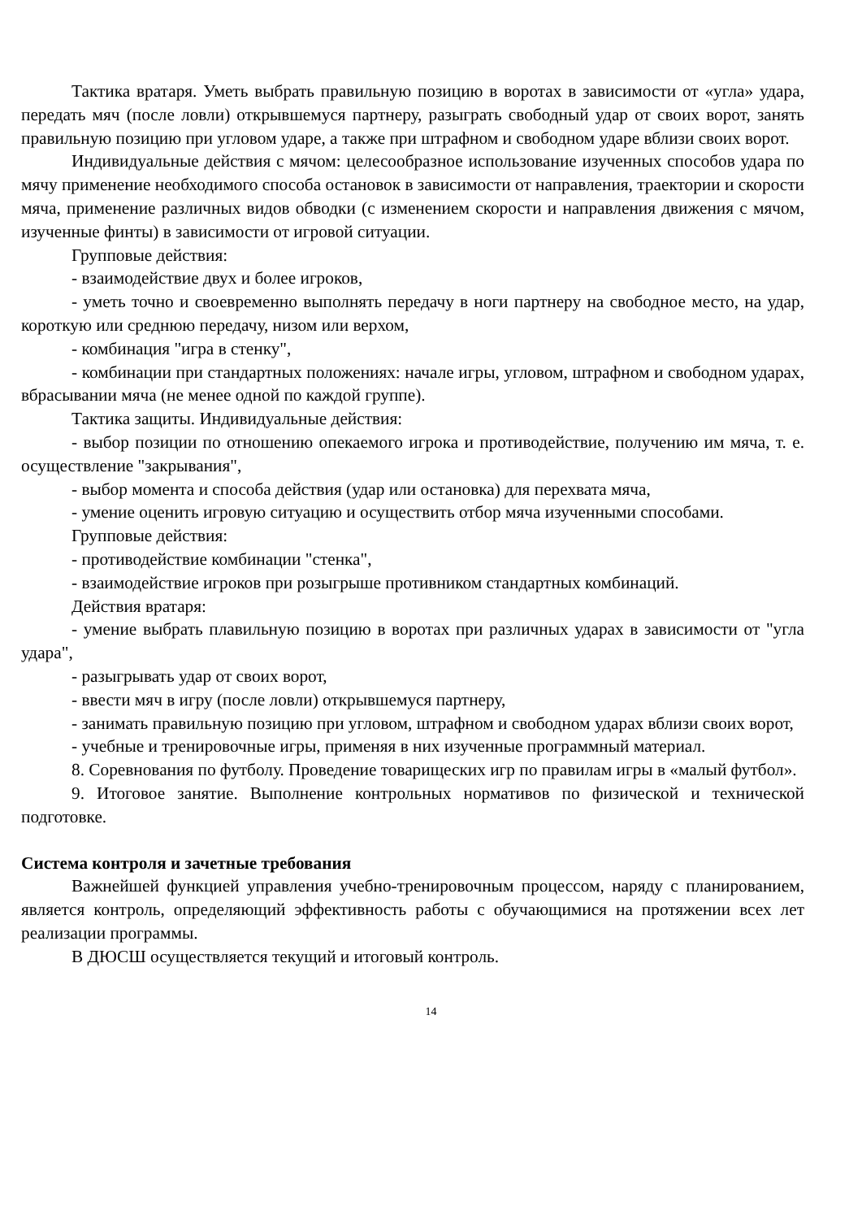Тактика вратаря. Уметь выбрать правильную позицию в воротах в зависимости от «угла» удара, передать мяч (после ловли) открывшемуся партнеру, разыграть свободный удар от своих ворот, занять правильную позицию при угловом ударе, а также при штрафном и свободном ударе вблизи своих ворот.
Индивидуальные действия с мячом: целесообразное использование изученных способов удара по мячу применение необходимого способа остановок в зависимости от направления, траектории и скорости мяча, применение различных видов обводки (с изменением скорости и направления движения с мячом, изученные финты) в зависимости от игровой ситуации.
Групповые действия:
- взаимодействие двух и более игроков,
- уметь точно и своевременно выполнять передачу в ноги партнеру на свободное место, на удар, короткую или среднюю передачу, низом или верхом,
- комбинация "игра в стенку",
- комбинации при стандартных положениях: начале игры, угловом, штрафном и свободном ударах, вбрасывании мяча (не менее одной по каждой группе).
Тактика защиты. Индивидуальные действия:
- выбор позиции по отношению опекаемого игрока и противодействие, получению им мяча, т. е. осуществление "закрывания",
- выбор момента и способа действия (удар или остановка) для перехвата мяча,
- умение оценить игровую ситуацию и осуществить отбор мяча изученными способами.
Групповые действия:
- противодействие комбинации "стенка",
- взаимодействие игроков при розыгрыше противником стандартных комбинаций.
Действия вратаря:
- умение выбрать плавильную позицию в воротах при различных ударах в зависимости от "угла удара",
- разыгрывать удар от своих ворот,
- ввести мяч в игру (после ловли) открывшемуся партнеру,
- занимать правильную позицию при угловом, штрафном и свободном ударах вблизи своих ворот,
- учебные и тренировочные игры, применяя в них изученные программный материал.
8. Соревнования по футболу. Проведение товарищеских игр по правилам игры в «малый футбол».
9. Итоговое занятие. Выполнение контрольных нормативов по физической и технической подготовке.
Система контроля и зачетные требования
Важнейшей функцией управления учебно-тренировочным процессом, наряду с планированием, является контроль, определяющий эффективность работы с обучающимися на протяжении всех лет реализации программы.
В ДЮСШ осуществляется текущий и итоговый контроль.
14